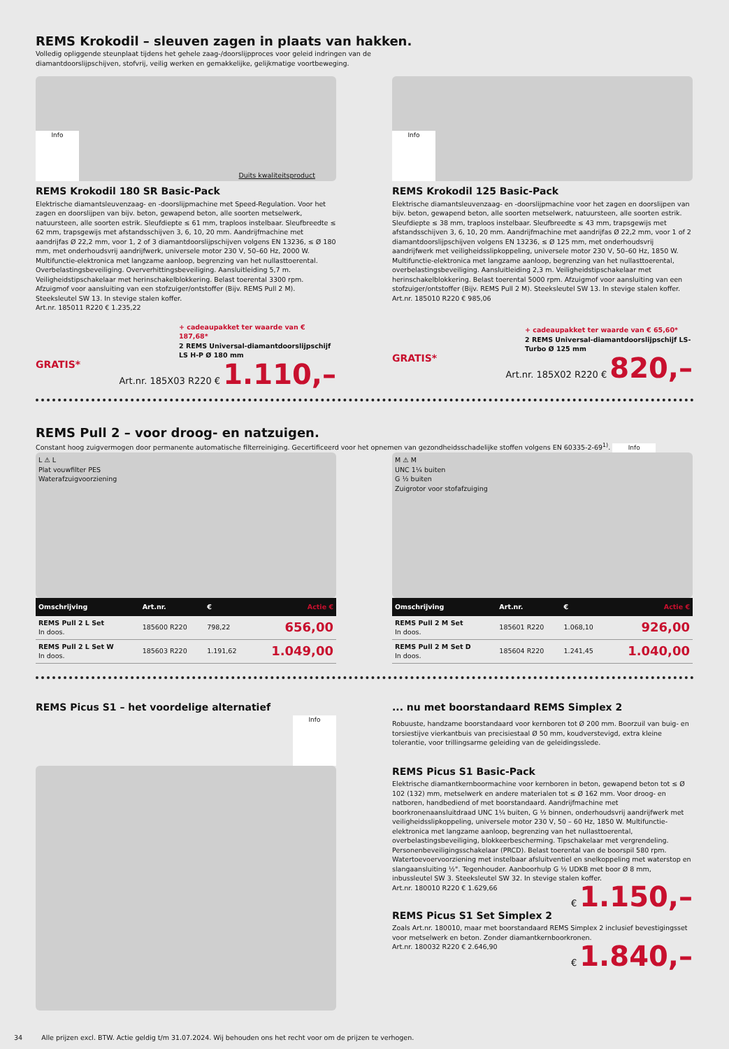REMS Krokodil – sleuven zagen in plaats van hakken.
Volledig opliggende steunplaat tijdens het gehele zaag-/doorslijpproces voor geleid indringen van de
diamantdoorslijpschijven, stofvrij, veilig werken en gemakkelijke, gelijkmatige voortbeweging.
Info Duits kwaliteitsproduct
REMS Krokodil 180 SR Basic-Pack
Elektrische diamantsleuvenzaag- en -doorslijpmachine met Speed-Regulation. Voor het zagen en doorslijpen van bijv. beton, gewapend beton, alle soorten metselwerk, natuursteen, alle soorten estrik. Sleufdiepte ≤ 61 mm, traploos instelbaar. Sleufbreedte ≤ 62 mm, trapsgewijs met afstandsschijven 3, 6, 10, 20 mm. Aandrijfmachine met aandrijfas Ø 22,2 mm, voor 1, 2 of 3 diamantdoorslijpschijven volgens EN 13236, ≤ Ø 180 mm, met onderhoudsvrij aandrijfwerk, universele motor 230 V, 50–60 Hz, 2000 W. Multifunctie-elektronica met langzame aanloop, begrenzing van het nullasttoerental. Overbelastingsbeveiliging. Oververhittingsbeveiliging. Aansluitleiding 5,7 m. Veiligheidstipschakelaar met herinschakelblokkering. Belast toerental 3300 rpm. Afzuigmof voor aansluiting van een stofzuiger/ontstoffer (Bijv. REMS Pull 2 M). Steeksleutel SW 13. In stevige stalen koffer.
Art.nr. 185011 R220 € 1.235,22
+ cadeaupakket ter waarde van € 187,68*
2 REMS Universal-diamantdoorslijpschijf LS H-P Ø 180 mm
GRATIS*
Art.nr. 185X03 R220 € 1.110,–
Info
REMS Krokodil 125 Basic-Pack
Elektrische diamantsleuvenzaag- en -doorslijpmachine voor het zagen en doorslijpen van bijv. beton, gewapend beton, alle soorten metselwerk, natuursteen, alle soorten estrik. Sleufdiepte ≤ 38 mm, traploos instelbaar. Sleufbreedte ≤ 43 mm, trapsgewijs met afstandsschijven 3, 6, 10, 20 mm. Aandrijfmachine met aandrijfas Ø 22,2 mm, voor 1 of 2 diamantdoorslijpschijven volgens EN 13236, ≤ Ø 125 mm, met onderhoudsvrij aandrijfwerk met veiligheidsslipkoppeling, universele motor 230 V, 50–60 Hz, 1850 W. Multifunctie-elektronica met langzame aanloop, begrenzing van het nullasttoerental, overbelastingsbeveiliging. Aansluitleiding 2,3 m. Veiligheidstipschakelaar met herinschakelblokkering. Belast toerental 5000 rpm. Afzuigmof voor aansluiting van een stofzuiger/ontstoffer (Bijv. REMS Pull 2 M). Steeksleutel SW 13. In stevige stalen koffer.
Art.nr. 185010 R220 € 985,06
+ cadeaupakket ter waarde van € 65,60*
2 REMS Universal-diamantdoorslijpschijf LS-Turbo Ø 125 mm
GRATIS*
Art.nr. 185X02 R220 € 820,–
REMS Pull 2 – voor droog- en natzuigen.
Constant hoog zuigvermogen door permanente automatische filterreiniging. Gecertificeerd voor het opnemen van gezondheidsschadelijke stoffen volgens EN 60335-2-69<sup>1)</sup>. Info
L ⚠ L
Plat vouwfilter PES
Waterafzuigvoorziening
| Omschrijving | Art.nr. | € | Actie € |
| --- | --- | --- | --- |
| REMS Pull 2 L Set In doos. | 185600 R220 | 798,22 | 656,00 |
| REMS Pull 2 L Set W In doos. | 185603 R220 | 1.191,62 | 1.049,00 |
M ⚠ M
UNC 1¼ buiten
G ½ buiten
Zuigrotor voor stofafzuiging
| Omschrijving | Art.nr. | € | Actie € |
| --- | --- | --- | --- |
| REMS Pull 2 M Set In doos. | 185601 R220 | 1.068,10 | 926,00 |
| REMS Pull 2 M Set D In doos. | 185604 R220 | 1.241,45 | 1.040,00 |
REMS Picus S1 – het voordelige alternatief
Info
... nu met boorstandaard REMS Simplex 2
Robuuste, handzame boorstandaard voor kernboren tot Ø 200 mm. Boorzuil van buig- en torsiestijve vierkantbuis van precisiestaal Ø 50 mm, koudverstevigd, extra kleine tolerantie, voor trillingsarme geleiding van de geleidingsslede.
REMS Picus S1 Basic-Pack
Elektrische diamantkernboormachine voor kernboren in beton, gewapend beton tot ≤ Ø 102 (132) mm, metselwerk en andere materialen tot ≤ Ø 162 mm. Voor droog- en natboren, handbediend of met boorstandaard. Aandrijfmachine met boorkronenaansluitdraad UNC 1¼ buiten, G ½ binnen, onderhoudsvrij aandrijfwerk met veiligheidsslipkoppeling, universele motor 230 V, 50 – 60 Hz, 1850 W. Multifunctie-elektronica met langzame aanloop, begrenzing van het nullasttoerental, overbelastingsbeveiliging, blokkeerbescherming. Tipschakelaar met vergrendeling. Personenbeveiligingsschakelaar (PRCD). Belast toerental van de boorspil 580 rpm. Watertoevoervoorziening met instelbaar afsluitventiel en snelkoppeling met waterstop en slangaansluiting ½". Tegenhouder. Aanboorhulp G ½ UDKB met boor Ø 8 mm, inbussleutel SW 3. Steeksleutel SW 32. In stevige stalen koffer.
Art.nr. 180010 R220 € 1.629,66
€ 1.150,–
REMS Picus S1 Set Simplex 2
Zoals Art.nr. 180010, maar met boorstandaard REMS Simplex 2 inclusief bevestigingsset voor metselwerk en beton. Zonder diamantkernboorkronen.
Art.nr. 180032 R220 € 2.646,90
€ 1.840,–
34 Alle prijzen excl. BTW. Actie geldig t/m 31.07.2024. Wij behouden ons het recht voor om de prijzen te verhogen.